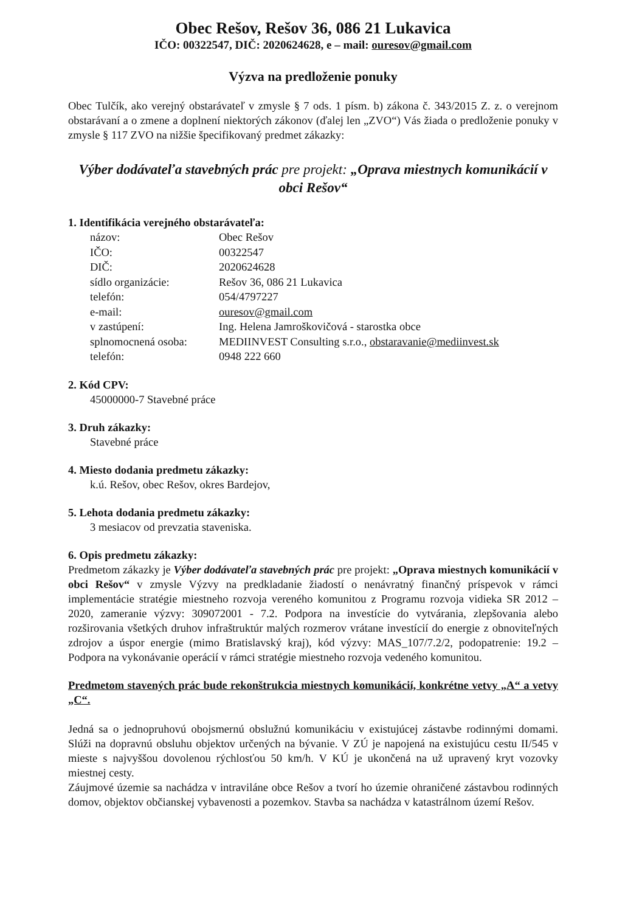Obec Rešov, Rešov 36, 086 21 Lukavica
IČO: 00322547, DIČ: 2020624628, e – mail: ouresov@gmail.com
Výzva na predloženie ponuky
Obec Tulčík, ako verejný obstarávateľ v zmysle § 7 ods. 1 písm. b) zákona č. 343/2015 Z. z. o verejnom obstarávaní a o zmene a doplnení niektorých zákonov (ďalej len „ZVO“) Vás žiada o predloženie ponuky v zmysle § 117 ZVO na nižšie špecifikovaný predmet zákazky:
Výber dodávateľa stavebných prác pre projekt: „Oprava miestnych komunikácií v obci Rešov“
1. Identifikácia verejného obstarávateľa:
| názov: | Obec Rešov |
| IČO: | 00322547 |
| DIČ: | 2020624628 |
| sídlo organizácie: | Rešov 36, 086 21 Lukavica |
| telefón: | 054/4797227 |
| e-mail: | ouresov@gmail.com |
| v zastúpení: | Ing. Helena Jamroškovičová - starostka obce |
| splnomocnená osoba: | MEDIINVEST Consulting s.r.o., obstaravanie@mediinvest.sk |
| telefón: | 0948 222 660 |
2. Kód CPV:
45000000-7 Stavebné práce
3. Druh zákazky:
Stavebné práce
4. Miesto dodania predmetu zákazky:
k.ú. Rešov, obec Rešov, okres Bardejov,
5. Lehota dodania predmetu zákazky:
3 mesiacov od prevzatia staveniska.
6. Opis predmetu zákazky:
Predmetom zákazky je Výber dodávateľa stavebných prác pre projekt: „Oprava miestnych komunikácií v obci Rešov“ v zmysle Výzvy na predkladanie žiadostí o nenávratný finančný príspevok v rámci implementácie stratégie miestneho rozvoja vereného komunitou z Programu rozvoja vidieka SR 2012 – 2020, zameranie výzvy: 309072001 - 7.2. Podpora na investície do vytvárania, zlepšovania alebo rozširovania všetkých druhov infraštruktúr malých rozmerov vrátane investícií do energie z obnoviteľných zdrojov a úspor energie (mimo Bratislavský kraj), kód výzvy: MAS_107/7.2/2, podopatrenie: 19.2 – Podpora na vykonávanie operácií v rámci stratégie miestneho rozvoja vedeného komunitou.
Predmetom stavených prác bude rekonštrukcia miestnych komunikácií, konkrétne vetvy „A“ a vetvy „C“.
Jedná sa o jednopruhovú obojsmernú obslužnú komunikáciu v existujúcej zástavbe rodinnými domami. Slúži na dopravnú obsluhu objektov určených na bývanie. V ZÚ je napojená na existujúcu cestu II/545 v mieste s najvyššou dovolenou rýchlosťou 50 km/h. V KÚ je ukončená na už upravený kryt vozovky miestnej cesty.
Záujmové územie sa nachádza v intraviláne obce Rešov a tvorí ho územie ohraničené zástavbou rodinných domov, objektov občianskej vybavenosti a pozemkov. Stavba sa nachádza v katastrálnom území Rešov.